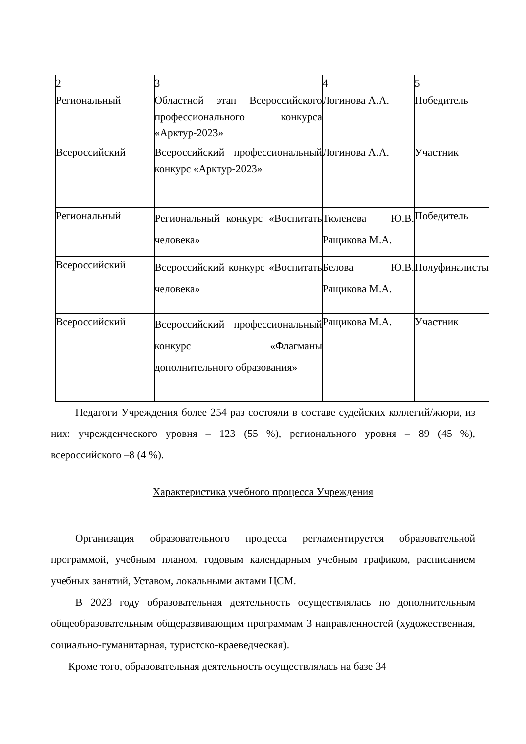| 2 | 3 | 4 | 5 |
| Региональный | Областной этап Всероссийского профессионального конкурса «Арктур-2023» | Логинова А.А. | Победитель |
| Всероссийский | Всероссийский профессиональный конкурс «Арктур-2023» | Логинова А.А. | Участник |
| Региональный | Региональный конкурс «Воспитать человека» | Тюленева Ю.В. Рящикова М.А. | Победитель |
| Всероссийский | Всероссийский конкурс «Воспитать человека» | Белова Ю.В. Рящикова М.А. | Полуфиналисты |
| Всероссийский | Всероссийский профессиональный конкурс «Флагманы дополнительного образования» | Рящикова М.А. | Участник |
Педагоги Учреждения более 254 раз состояли в составе судейских коллегий/жюри, из них: учрежденческого уровня – 123 (55 %), регионального уровня – 89 (45 %), всероссийского –8 (4 %).
Характеристика учебного процесса Учреждения
Организация образовательного процесса регламентируется образовательной программой, учебным планом, годовым календарным учебным графиком, расписанием учебных занятий, Уставом, локальными актами ЦСМ.
В 2023 году образовательная деятельность осуществлялась по дополнительным общеобразовательным общеразвивающим программам 3 направленностей (художественная, социально-гуманитарная, туристско-краеведческая).
Кроме того, образовательная деятельность осуществлялась на базе 34